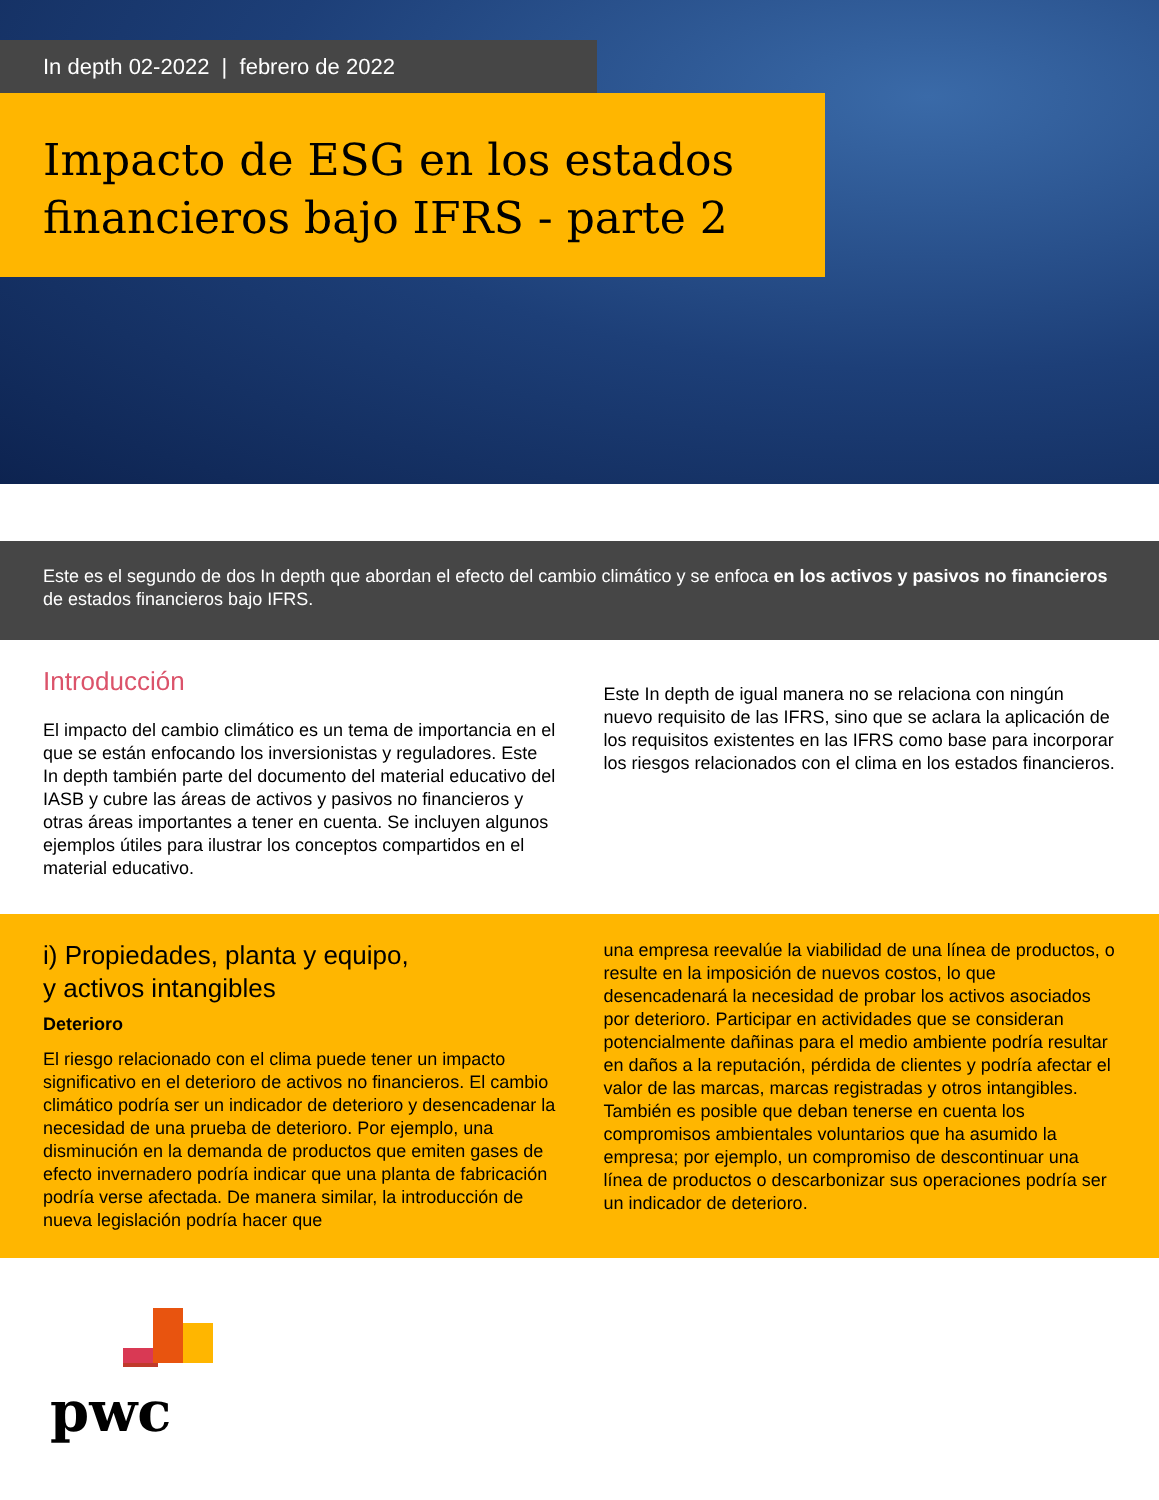In depth 02-2022 | febrero de 2022
Impacto de ESG en los estados financieros bajo IFRS - parte 2
Este es el segundo de dos In depth que abordan el efecto del cambio climático y se enfoca en los activos y pasivos no financieros de estados financieros bajo IFRS.
Introducción
El impacto del cambio climático es un tema de importancia en el que se están enfocando los inversionistas y reguladores. Este In depth también parte del documento del material educativo del IASB y cubre las áreas de activos y pasivos no financieros y otras áreas importantes a tener en cuenta. Se incluyen algunos ejemplos útiles para ilustrar los conceptos compartidos en el material educativo.
Este In depth de igual manera no se relaciona con ningún nuevo requisito de las IFRS, sino que se aclara la aplicación de los requisitos existentes en las IFRS como base para incorporar los riesgos relacionados con el clima en los estados financieros.
i) Propiedades, planta y equipo,
y activos intangibles
Deterioro
El riesgo relacionado con el clima puede tener un impacto significativo en el deterioro de activos no financieros. El cambio climático podría ser un indicador de deterioro y desencadenar la necesidad de una prueba de deterioro. Por ejemplo, una disminución en la demanda de productos que emiten gases de efecto invernadero podría indicar que una planta de fabricación podría verse afectada. De manera similar, la introducción de nueva legislación podría hacer que
una empresa reevalúe la viabilidad de una línea de productos, o resulte en la imposición de nuevos costos, lo que desencadenará la necesidad de probar los activos asociados por deterioro. Participar en actividades que se consideran potencialmente dañinas para el medio ambiente podría resultar en daños a la reputación, pérdida de clientes y podría afectar el valor de las marcas, marcas registradas y otros intangibles. También es posible que deban tenerse en cuenta los compromisos ambientales voluntarios que ha asumido la empresa; por ejemplo, un compromiso de descontinuar una línea de productos o descarbonizar sus operaciones podría ser un indicador de deterioro.
pwc